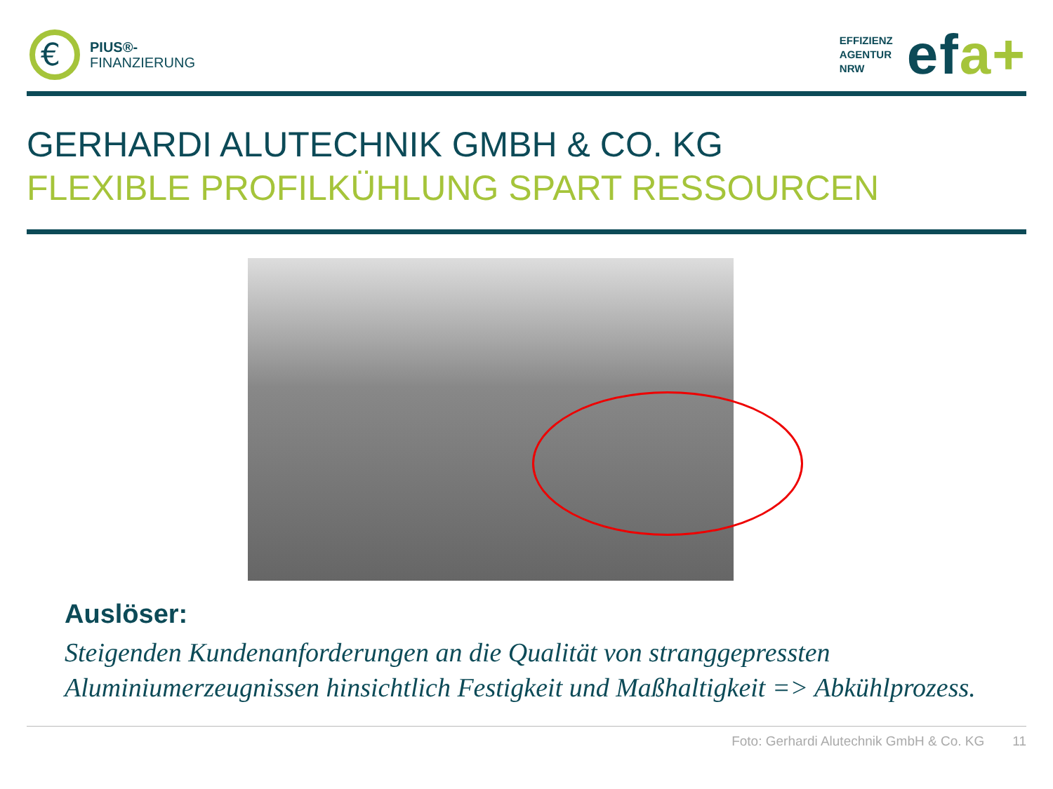€
PIUS®-
FINANZIERUNG
EFFIZIENZ
AGENTUR
NRW
efa+
GERHARDI ALUTECHNIK GMBH & CO. KG
FLEXIBLE PROFILKÜHLUNG SPART RESSOURCEN
Auslöser:
Steigenden Kundenanforderungen an die Qualität von stranggepressten Aluminiumerzeugnissen hinsichtlich Festigkeit und Maßhaltigkeit => Abkühlprozess.
Foto: Gerhardi Alutechnik GmbH & Co. KG 11